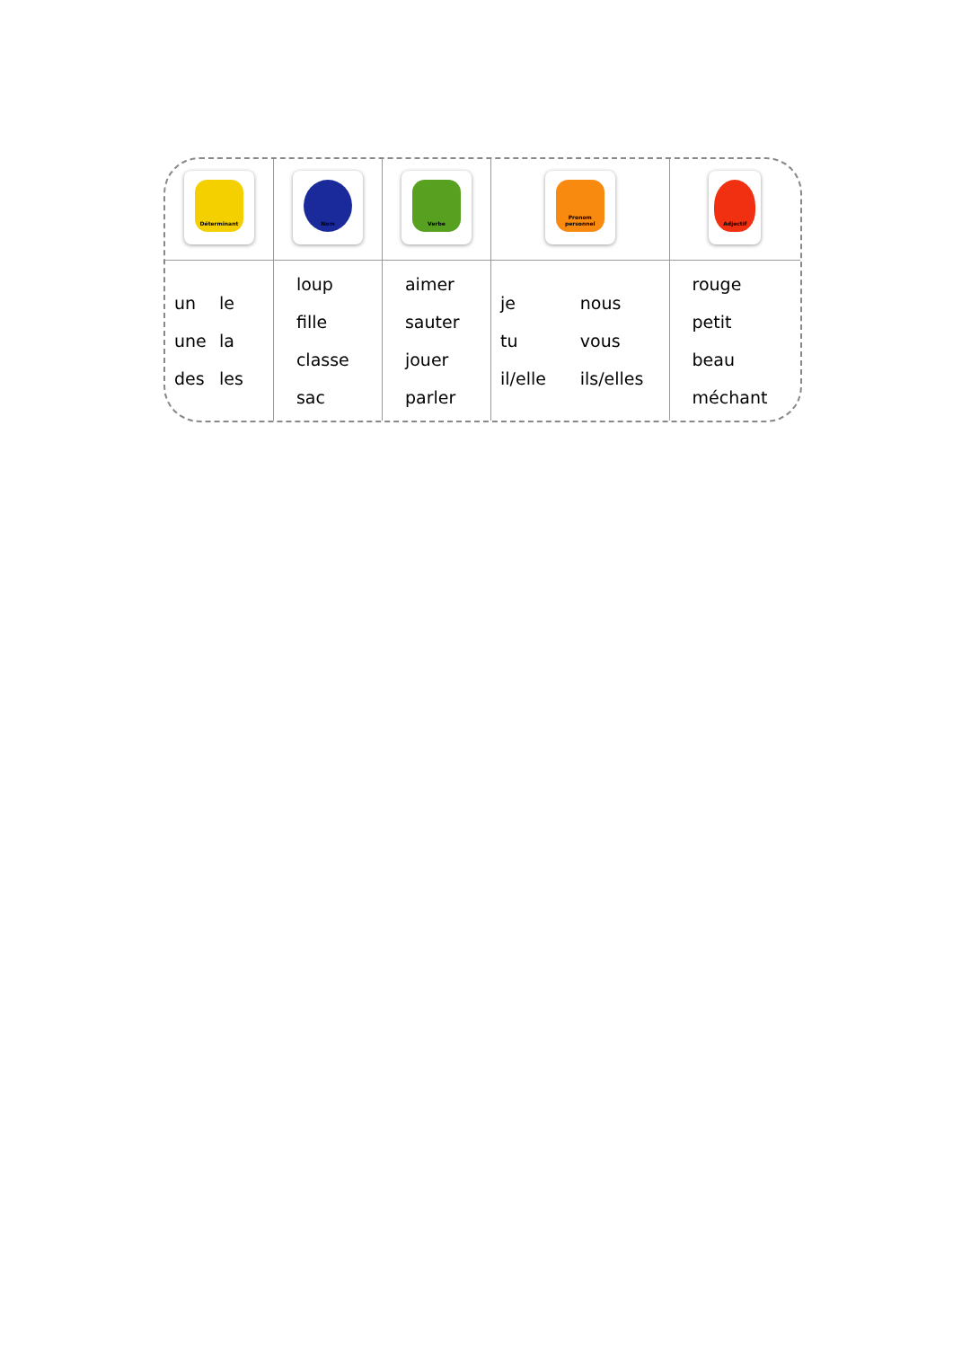| Déterminant | Nom | Verbe | Pronom personnel | Adjectif |
| un le une la des les | loup fille classe sac | aimer sauter jouer parler | je nous tu vous il/elle ils/elles | rouge petit beau méchant |